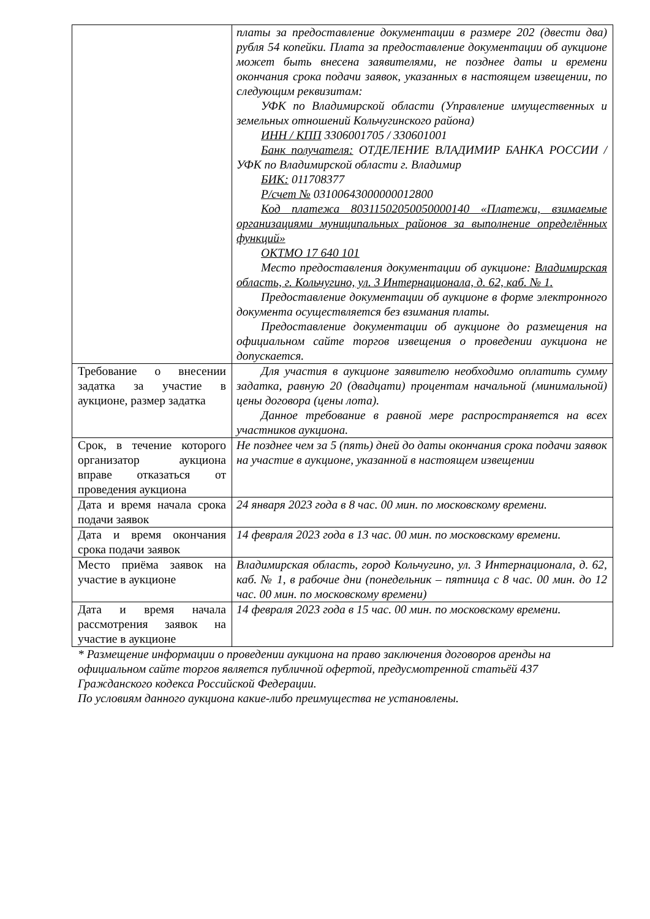| | платы за предоставление документации в размере 202 (двести два) рубля 54 копейки. Плата за предоставление документации об аукционе может быть внесена заявителями, не позднее даты и времени окончания срока подачи заявок, указанных в настоящем извещении, по следующим реквизитам: УФК по Владимирской области (Управление имущественных и земельных отношений Кольчугинского района) ИНН / КПП 3306001705 / 330601001 Банк получателя: ОТДЕЛЕНИЕ ВЛАДИМИР БАНКА РОССИИ /УФК по Владимирской области г. Владимир БИК: 011708377 Р/счет № 03100643000000012800 Код платежа 80311502050050000140 «Платежи, взимаемые организациями муниципальных районов за выполнение определённых функций» ОКТМО 17 640 101 Место предоставления документации об аукционе: Владимирская область, г. Кольчугино, ул. 3 Интернационала, д. 62, каб. № 1. Предоставление документации об аукционе в форме электронного документа осуществляется без взимания платы. Предоставление документации об аукционе до размещения на официальном сайте торгов извещения о проведении аукциона не допускается. |
| Требование о внесении задатка за участие в аукционе, размер задатка | Для участия в аукционе заявителю необходимо оплатить сумму задатка, равную 20 (двадцати) процентам начальной (минимальной) цены договора (цены лота). Данное требование в равной мере распространяется на всех участников аукциона. |
| Срок, в течение которого организатор аукциона вправе отказаться от проведения аукциона | Не позднее чем за 5 (пять) дней до даты окончания срока подачи заявок на участие в аукционе, указанной в настоящем извещении |
| Дата и время начала срока подачи заявок | 24 января 2023 года в 8 час. 00 мин. по московскому времени. |
| Дата и время окончания срока подачи заявок | 14 февраля 2023 года в 13 час. 00 мин. по московскому времени. |
| Место приёма заявок на участие в аукционе | Владимирская область, город Кольчугино, ул. 3 Интернационала, д. 62, каб. № 1, в рабочие дни (понедельник – пятница с 8 час. 00 мин. до 12 час. 00 мин. по московскому времени) |
| Дата и время начала рассмотрения заявок на участие в аукционе | 14 февраля 2023 года в 15 час. 00 мин. по московскому времени. |
* Размещение информации о проведении аукциона на право заключения договоров аренды на официальном сайте торгов является публичной офертой, предусмотренной статьёй 437 Гражданского кодекса Российской Федерации.
По условиям данного аукциона какие-либо преимущества не установлены.